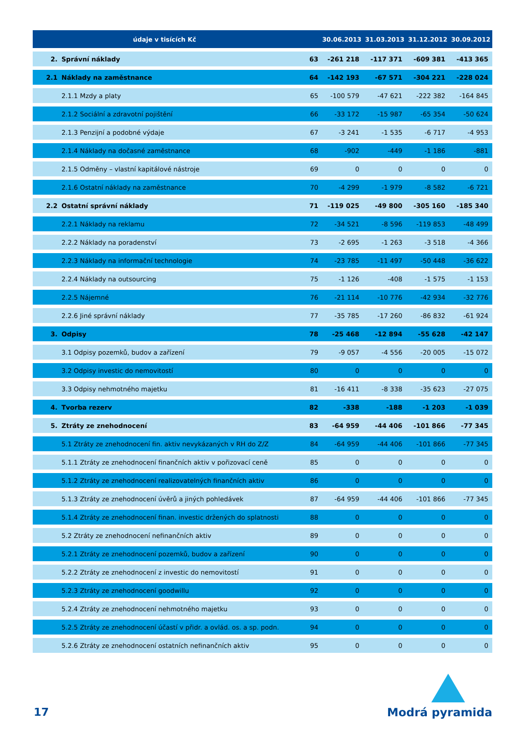| údaje v tisících Kč | | | 30.06.2013 | 31.03.2013 | 31.12.2012 | 30.09.2012 |
| --- | --- | --- | --- | --- | --- | --- |
| 2. | Správní náklady | 63 | -261 218 | -117 371 | -609 381 | -413 365 |
| 2.1 | Náklady na zaměstnance | 64 | -142 193 | -67 571 | -304 221 | -228 024 |
| | 2.1.1 Mzdy a platy | 65 | -100 579 | -47 621 | -222 382 | -164 845 |
| | 2.1.2 Sociální a zdravotní pojištění | 66 | -33 172 | -15 987 | -65 354 | -50 624 |
| | 2.1.3 Penzijní a podobné výdaje | 67 | -3 241 | -1 535 | -6 717 | -4 953 |
| | 2.1.4 Náklady na dočasné zaměstnance | 68 | -902 | -449 | -1 186 | -881 |
| | 2.1.5 Odměny – vlastní kapitálové nástroje | 69 | 0 | 0 | 0 | 0 |
| | 2.1.6 Ostatní náklady na zaměstnance | 70 | -4 299 | -1 979 | -8 582 | -6 721 |
| 2.2 | Ostatní správní náklady | 71 | -119 025 | -49 800 | -305 160 | -185 340 |
| | 2.2.1 Náklady na reklamu | 72 | -34 521 | -8 596 | -119 853 | -48 499 |
| | 2.2.2 Náklady na poradenství | 73 | -2 695 | -1 263 | -3 518 | -4 366 |
| | 2.2.3 Náklady na informační technologie | 74 | -23 785 | -11 497 | -50 448 | -36 622 |
| | 2.2.4 Náklady na outsourcing | 75 | -1 126 | -408 | -1 575 | -1 153 |
| | 2.2.5 Nájemné | 76 | -21 114 | -10 776 | -42 934 | -32 776 |
| | 2.2.6 Jiné správní náklady | 77 | -35 785 | -17 260 | -86 832 | -61 924 |
| 3. | Odpisy | 78 | -25 468 | -12 894 | -55 628 | -42 147 |
| | 3.1 Odpisy pozemků, budov a zařízení | 79 | -9 057 | -4 556 | -20 005 | -15 072 |
| | 3.2 Odpisy investic do nemovitostí | 80 | 0 | 0 | 0 | 0 |
| | 3.3 Odpisy nehmotného majetku | 81 | -16 411 | -8 338 | -35 623 | -27 075 |
| 4. | Tvorba rezerv | 82 | -338 | -188 | -1 203 | -1 039 |
| 5. | Ztráty ze znehodnocení | 83 | -64 959 | -44 406 | -101 866 | -77 345 |
| | 5.1 Ztráty ze znehodnocení fin. aktiv nevykázaných v RH do Z/Z | 84 | -64 959 | -44 406 | -101 866 | -77 345 |
| | 5.1.1 Ztráty ze znehodnocení finančních aktiv v pořizovací ceně | 85 | 0 | 0 | 0 | 0 |
| | 5.1.2 Ztráty ze znehodnocení realizovatelných finančních aktiv | 86 | 0 | 0 | 0 | 0 |
| | 5.1.3 Ztráty ze znehodnocení úvěrů a jiných pohledávek | 87 | -64 959 | -44 406 | -101 866 | -77 345 |
| | 5.1.4 Ztráty ze znehodnocení finan. investic držených do splatnosti | 88 | 0 | 0 | 0 | 0 |
| | 5.2 Ztráty ze znehodnocení nefinančních aktiv | 89 | 0 | 0 | 0 | 0 |
| | 5.2.1 Ztráty ze znehodnocení pozemků, budov a zařízení | 90 | 0 | 0 | 0 | 0 |
| | 5.2.2 Ztráty ze znehodnocení z investic do nemovitostí | 91 | 0 | 0 | 0 | 0 |
| | 5.2.3 Ztráty ze znehodnocení goodwillu | 92 | 0 | 0 | 0 | 0 |
| | 5.2.4 Ztráty ze znehodnocení nehmotného majetku | 93 | 0 | 0 | 0 | 0 |
| | 5.2.5 Ztráty ze znehodnocení účastí v přidr. a ovlád. os. a sp. podn. | 94 | 0 | 0 | 0 | 0 |
| | 5.2.6 Ztráty ze znehodnocení ostatních nefinančních aktiv | 95 | 0 | 0 | 0 | 0 |
17 Modrá pyramida